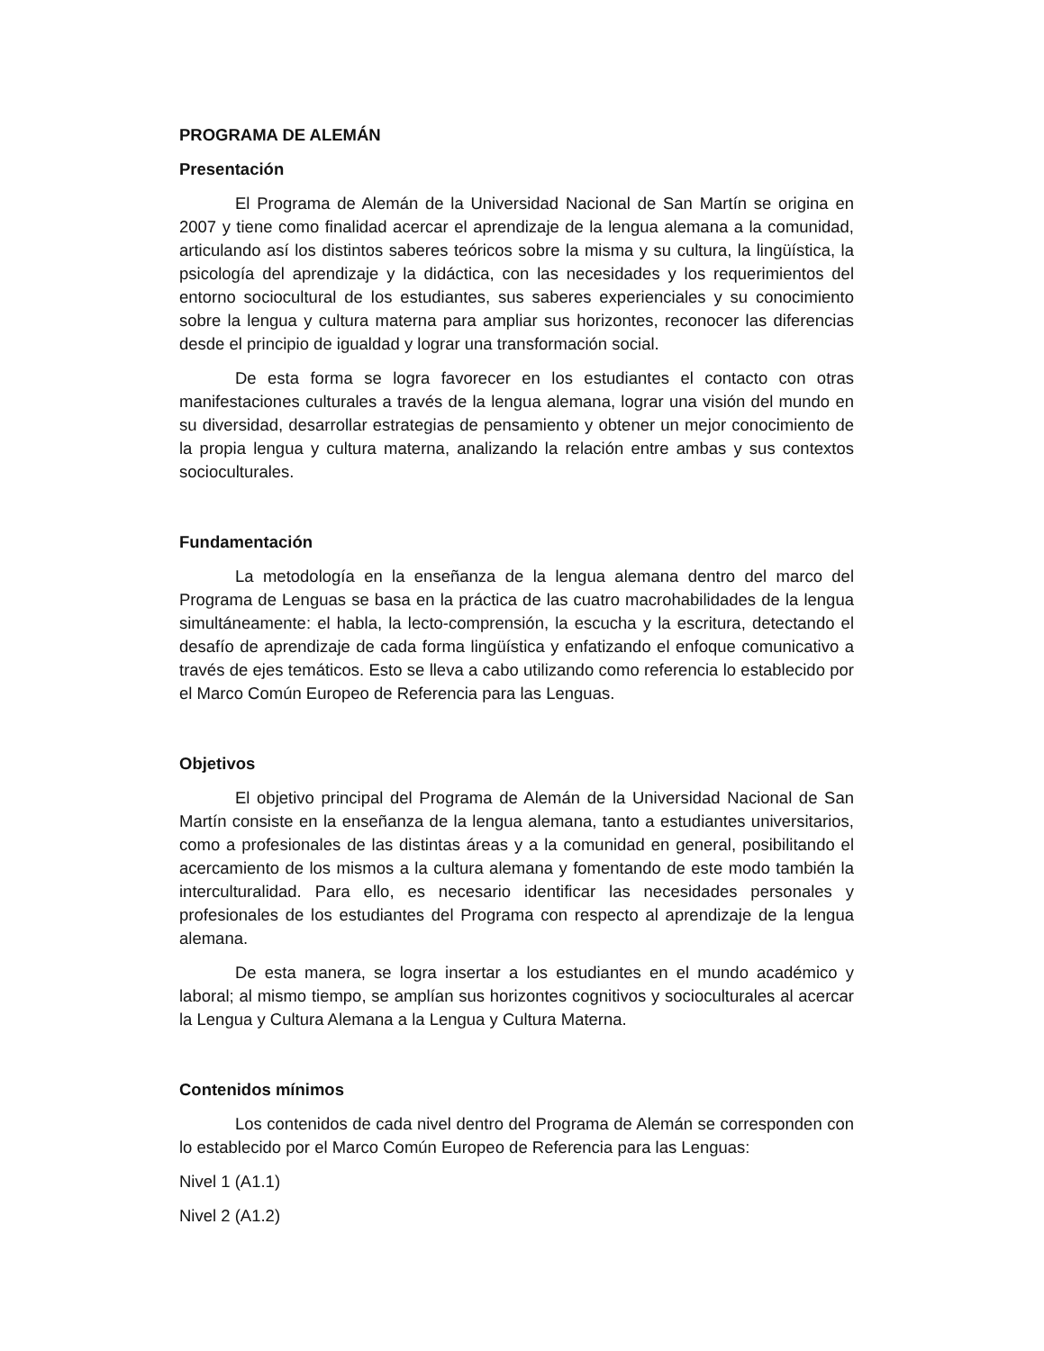PROGRAMA DE ALEMÁN
Presentación
El Programa de Alemán de la Universidad Nacional de San Martín se origina en 2007 y tiene como finalidad acercar el aprendizaje de la lengua alemana a la comunidad, articulando así los distintos saberes teóricos sobre la misma y su cultura, la lingüística, la psicología del aprendizaje y la didáctica, con las necesidades y los requerimientos del entorno sociocultural de los estudiantes, sus saberes experienciales y su conocimiento sobre la lengua y cultura materna para ampliar sus horizontes, reconocer las diferencias desde el principio de igualdad y lograr una transformación social.
De esta forma se logra favorecer en los estudiantes el contacto con otras manifestaciones culturales a través de la lengua alemana, lograr una visión del mundo en su diversidad, desarrollar estrategias de pensamiento y obtener un mejor conocimiento de la propia lengua y cultura materna, analizando la relación entre ambas y sus contextos socioculturales.
Fundamentación
La metodología en la enseñanza de la lengua alemana dentro del marco del Programa de Lenguas se basa en la práctica de las cuatro macrohabilidades de la lengua simultáneamente: el habla, la lecto-comprensión, la escucha y la escritura, detectando el desafío de aprendizaje de cada forma lingüística y enfatizando el enfoque comunicativo a través de ejes temáticos. Esto se lleva a cabo utilizando como referencia lo establecido por el Marco Común Europeo de Referencia para las Lenguas.
Objetivos
El objetivo principal del Programa de Alemán de la Universidad Nacional de San Martín consiste en la enseñanza de la lengua alemana, tanto a estudiantes universitarios, como a profesionales de las distintas áreas y a la comunidad en general, posibilitando el acercamiento de los mismos a la cultura alemana y fomentando de este modo también la interculturalidad. Para ello, es necesario identificar las necesidades personales y profesionales de los estudiantes del Programa con respecto al aprendizaje de la lengua alemana.
De esta manera, se logra insertar a los estudiantes en el mundo académico y laboral; al mismo tiempo, se amplían sus horizontes cognitivos y socioculturales al acercar la Lengua y Cultura Alemana a la Lengua y Cultura Materna.
Contenidos mínimos
Los contenidos de cada nivel dentro del Programa de Alemán se corresponden con lo establecido por el Marco Común Europeo de Referencia para las Lenguas:
Nivel 1 (A1.1)
Nivel 2 (A1.2)